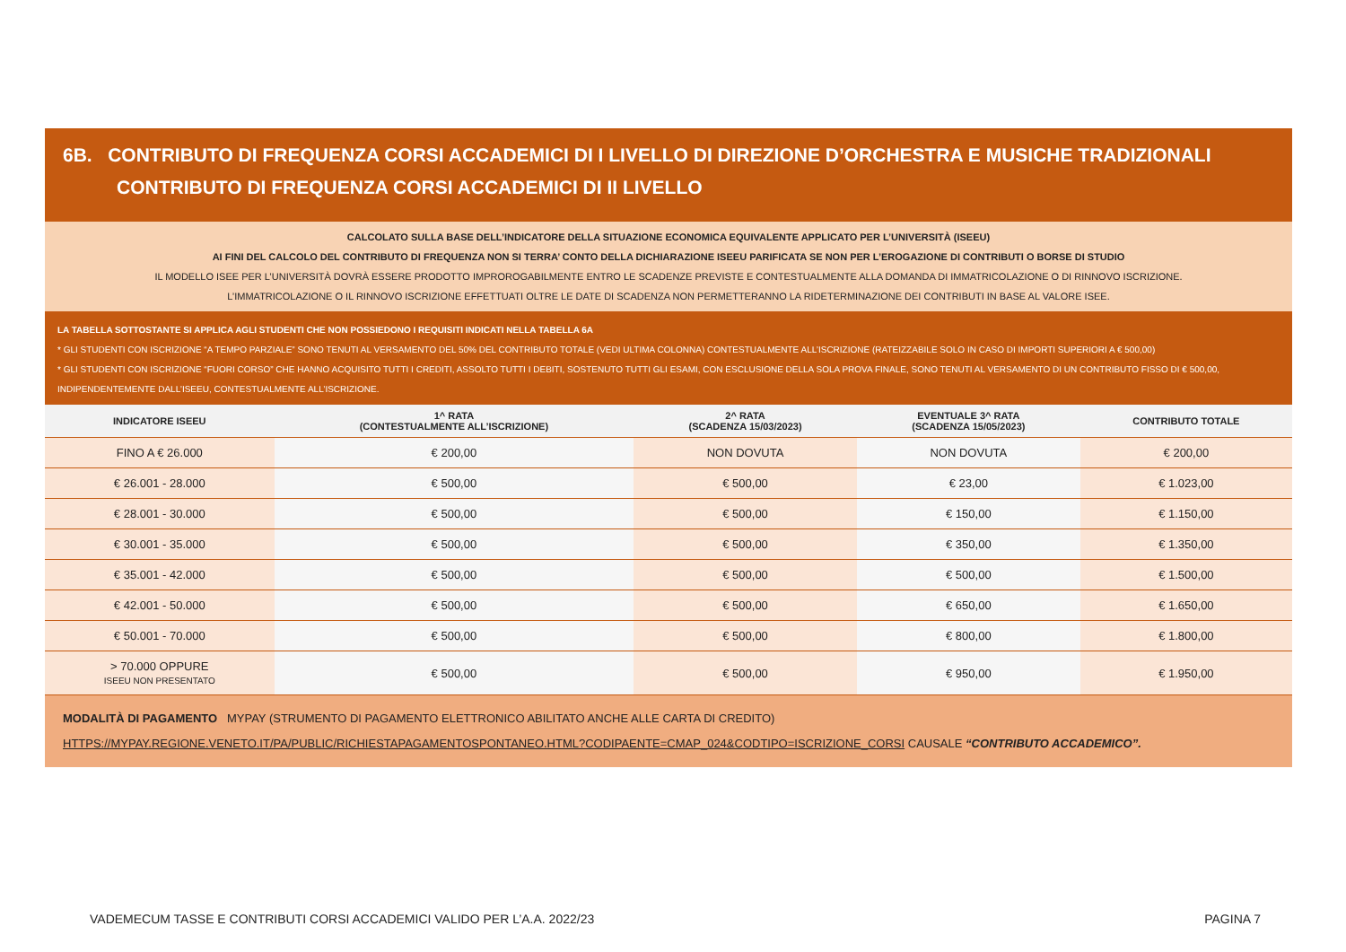6B. CONTRIBUTO DI FREQUENZA CORSI ACCADEMICI DI I LIVELLO DI DIREZIONE D’ORCHESTRA E MUSICHE TRADIZIONALI
CONTRIBUTO DI FREQUENZA CORSI ACCADEMICI DI II LIVELLO
CALCOLATO SULLA BASE DELL’INDICATORE DELLA SITUAZIONE ECONOMICA EQUIVALENTE APPLICATO PER L’UNIVERSITÀ (ISEEU)
AI FINI DEL CALCOLO DEL CONTRIBUTO DI FREQUENZA NON SI TERRA’ CONTO DELLA DICHIARAZIONE ISEEU PARIFICATA SE NON PER L’EROGAZIONE DI CONTRIBUTI O BORSE DI STUDIO
IL MODELLO ISEE PER L’UNIVERSITÀ DOVRÀ ESSERE PRODOTTO IMPROROGABILMENTE ENTRO LE SCADENZE PREVISTE E CONTESTUALMENTE ALLA DOMANDA DI IMMATRICOLAZIONE O DI RINNOVO ISCRIZIONE.
L’IMMATRICOLAZIONE O IL RINNOVO ISCRIZIONE EFFETTUATI OLTRE LE DATE DI SCADENZA NON PERMETTERANNO LA RIDETERMINAZIONE DEI CONTRIBUTI IN BASE AL VALORE ISEE.
LA TABELLA SOTTOSTANTE SI APPLICA AGLI STUDENTI CHE NON POSSIEDONO I REQUISITI INDICATI NELLA TABELLA 6A
* GLI STUDENTI CON ISCRIZIONE “A TEMPO PARZIALE” SONO TENUTI AL VERSAMENTO DEL 50% DEL CONTRIBUTO TOTALE (VEDI ULTIMA COLONNA) CONTESTUALMENTE ALL’ISCRIZIONE (RATEIZZABILE SOLO IN CASO DI IMPORTI SUPERIORI A € 500,00)
* GLI STUDENTI CON ISCRIZIONE “FUORI CORSO” CHE HANNO ACQUISITO TUTTI I CREDITI, ASSOLTO TUTTI I DEBITI, SOSTENUTO TUTTI GLI ESAMI, CON ESCLUSIONE DELLA SOLA PROVA FINALE, SONO TENUTI AL VERSAMENTO DI UN CONTRIBUTO FISSO DI € 500,00, INDIPENDENTEMENTE DALL’ISEEU, CONTESTUALMENTE ALL’ISCRIZIONE.
| INDICATORE ISEEU | 1^ RATA (CONTESTUALMENTE ALL’ISCRIZIONE) | 2^ RATA (SCADENZA 15/03/2023) | EVENTUALE 3^ RATA (SCADENZA 15/05/2023) | CONTRIBUTO TOTALE |
| --- | --- | --- | --- | --- |
| FINO A € 26.000 | € 200,00 | NON DOVUTA | NON DOVUTA | € 200,00 |
| € 26.001 - 28.000 | € 500,00 | € 500,00 | € 23,00 | € 1.023,00 |
| € 28.001 - 30.000 | € 500,00 | € 500,00 | € 150,00 | € 1.150,00 |
| € 30.001 - 35.000 | € 500,00 | € 500,00 | € 350,00 | € 1.350,00 |
| € 35.001 - 42.000 | € 500,00 | € 500,00 | € 500,00 | € 1.500,00 |
| € 42.001 - 50.000 | € 500,00 | € 500,00 | € 650,00 | € 1.650,00 |
| € 50.001 - 70.000 | € 500,00 | € 500,00 | € 800,00 | € 1.800,00 |
| > 70.000 OPPURE ISEEU NON PRESENTATO | € 500,00 | € 500,00 | € 950,00 | € 1.950,00 |
MODALITÀ DI PAGAMENTO MYPAY (STRUMENTO DI PAGAMENTO ELETTRONICO ABILITATO ANCHE ALLE CARTA DI CREDITO)
HTTPS://MYPAY.REGIONE.VENETO.IT/PA/PUBLIC/RICHIESTAPAGAMENTOSPONTANEO.HTML?CODIPAENTE=CMAP_024&CODTIPO=ISCRIZIONE_CORSI CAUSALE “CONTRIBUTO ACCADEMICO”.
VADEMECUM TASSE E CONTRIBUTI CORSI ACCADEMICI VALIDO PER L’A.A. 2022/23 PAGINA 7